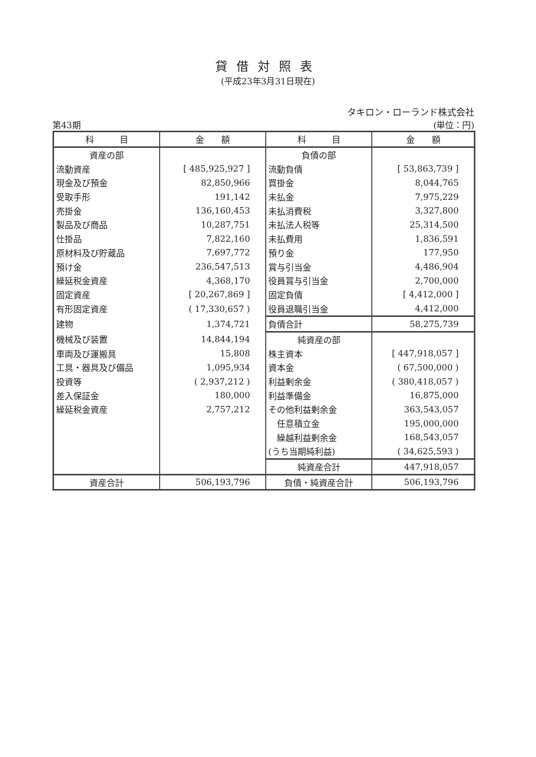貸借対照表
(平成23年3月31日現在)
タキロン・ローランド株式会社
第43期 (単位：円)
| 科 目 | 金 額 | 科 目 | 金 額 |
| --- | --- | --- | --- |
| 資産の部 | | 負債の部 | |
| 流動資産 | [ 485,925,927 ] | 流動負債 | [ 53,863,739 ] |
| 現金及び預金 | 82,850,966 | 買掛金 | 8,044,765 |
| 受取手形 | 191,142 | 未払金 | 7,975,229 |
| 売掛金 | 136,160,453 | 未払消費税 | 3,327,800 |
| 製品及び商品 | 10,287,751 | 未払法人税等 | 25,314,500 |
| 仕掛品 | 7,822,160 | 未払費用 | 1,836,591 |
| 原材料及び貯蔵品 | 7,697,772 | 預り金 | 177,950 |
| 預け金 | 236,547,513 | 賞与引当金 | 4,486,904 |
| 繰延税金資産 | 4,368,170 | 役員賞与引当金 | 2,700,000 |
| 固定資産 | [ 20,267,869 ] | 固定負債 | [ 4,412,000 ] |
| 有形固定資産 | ( 17,330,657 ) | 役員退職引当金 | 4,412,000 |
| 建物 | 1,374,721 | 負債合計 | 58,275,739 |
| 機械及び装置 | 14,844,194 | 純資産の部 | |
| 車両及び運搬具 | 15,808 | 株主資本 | [ 447,918,057 ] |
| 工具・器具及び備品 | 1,095,934 | 資本金 | ( 67,500,000 ) |
| 投資等 | ( 2,937,212 ) | 利益剰余金 | ( 380,418,057 ) |
| 差入保証金 | 180,000 | 利益準備金 | 16,875,000 |
| 繰延税金資産 | 2,757,212 | その他利益剰余金 | 363,543,057 |
| | | 任意積立金 | 195,000,000 |
| | | 繰越利益剰余金 | 168,543,057 |
| | | (うち当期純利益) | ( 34,625,593 ) |
| | | 純資産合計 | 447,918,057 |
| 資産合計 | 506,193,796 | 負債・純資産合計 | 506,193,796 |